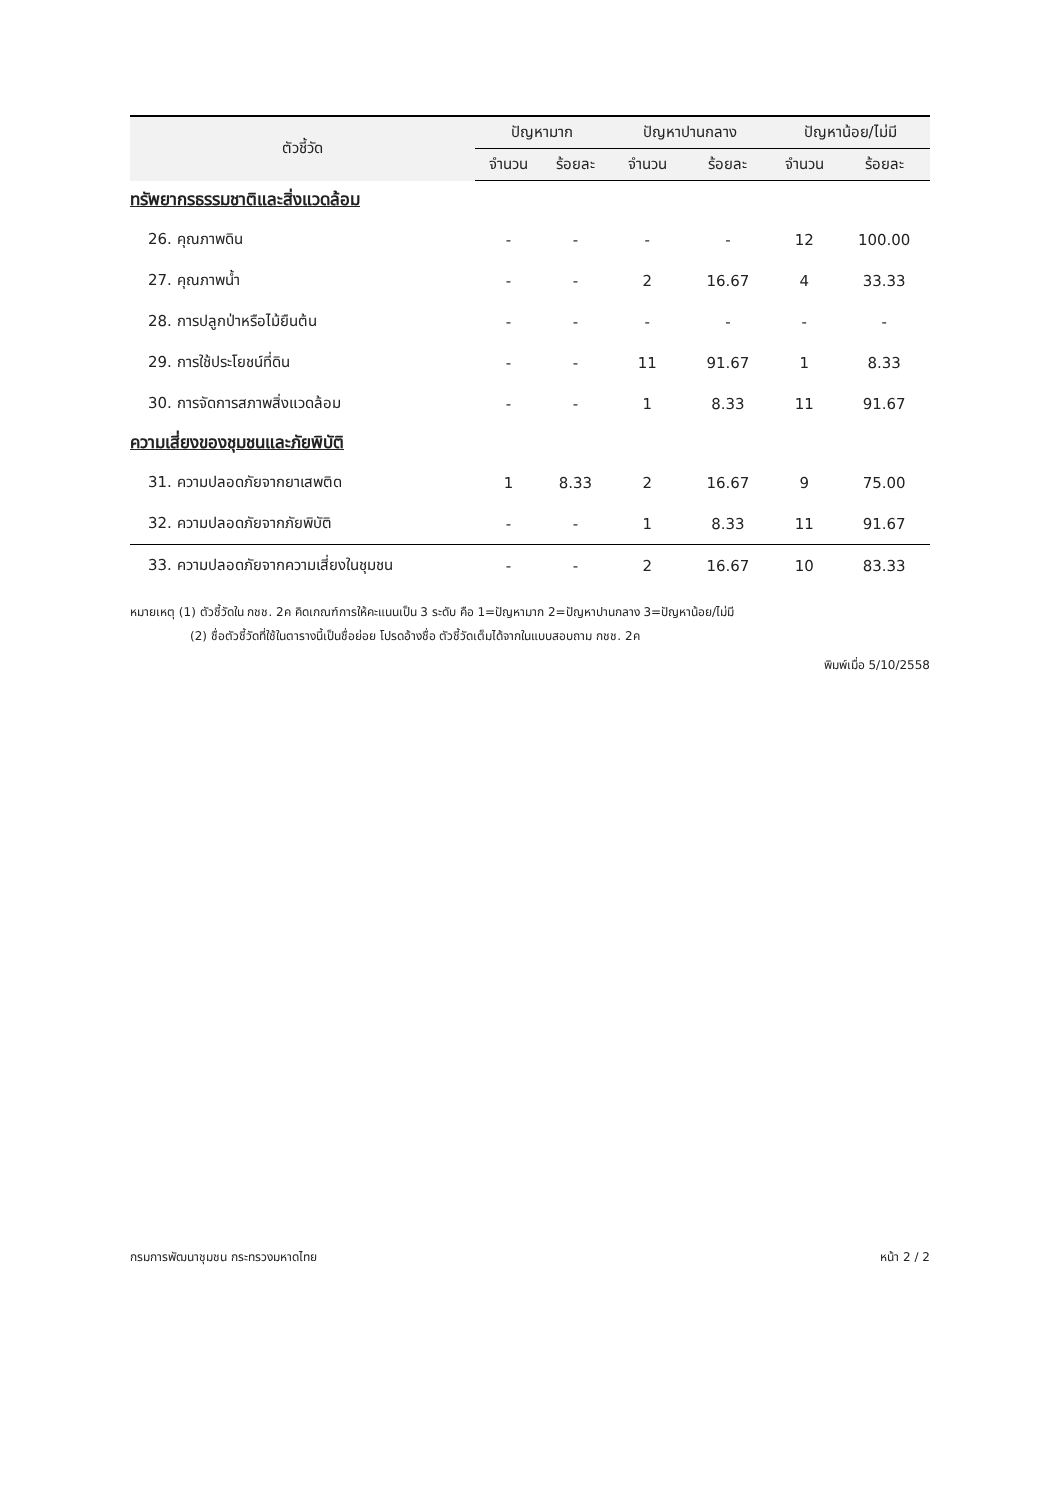| ตัวชี้วัด | ปัญหามาก | | ปัญหาปานกลาง | | ปัญหาน้อย/ไม่มี | |
| --- | --- | --- | --- | --- | --- | --- |
| | จำนวน | ร้อยละ | จำนวน | ร้อยละ | จำนวน | ร้อยละ |
| ทรัพยากรธรรมชาติและสิ่งแวดล้อม | | | | | | |
| 26. คุณภาพดิน | - | - | - | - | 12 | 100.00 |
| 27. คุณภาพน้ำ | - | - | 2 | 16.67 | 4 | 33.33 |
| 28. การปลูกป่าหรือไม้ยืนต้น | - | - | - | - | - | - |
| 29. การใช้ประโยชน์ที่ดิน | - | - | 11 | 91.67 | 1 | 8.33 |
| 30. การจัดการสภาพสิ่งแวดล้อม | - | - | 1 | 8.33 | 11 | 91.67 |
| ความเสี่ยงของชุมชนและภัยพิบัติ | | | | | | |
| 31. ความปลอดภัยจากยาเสพติด | 1 | 8.33 | 2 | 16.67 | 9 | 75.00 |
| 32. ความปลอดภัยจากภัยพิบัติ | - | - | 1 | 8.33 | 11 | 91.67 |
| 33. ความปลอดภัยจากความเสี่ยงในชุมชน | - | - | 2 | 16.67 | 10 | 83.33 |
หมายเหตุ (1) ตัวชี้วัดใน กชช. 2ค คิดเกณฑ์การให้คะแนนเป็น 3 ระดับ คือ 1=ปัญหามาก 2=ปัญหาปานกลาง 3=ปัญหาน้อย/ไม่มี
(2) ชื่อตัวชี้วัดที่ใช้ในตารางนี้เป็นชื่อย่อย โปรดอ้างชื่อ ตัวชี้วัดเต็มได้จากในแบบสอบถาม กชช. 2ค
พิมพ์เมื่อ 5/10/2558
กรมการพัฒนาชุมชน กระทรวงมหาดไทย หน้า 2 / 2